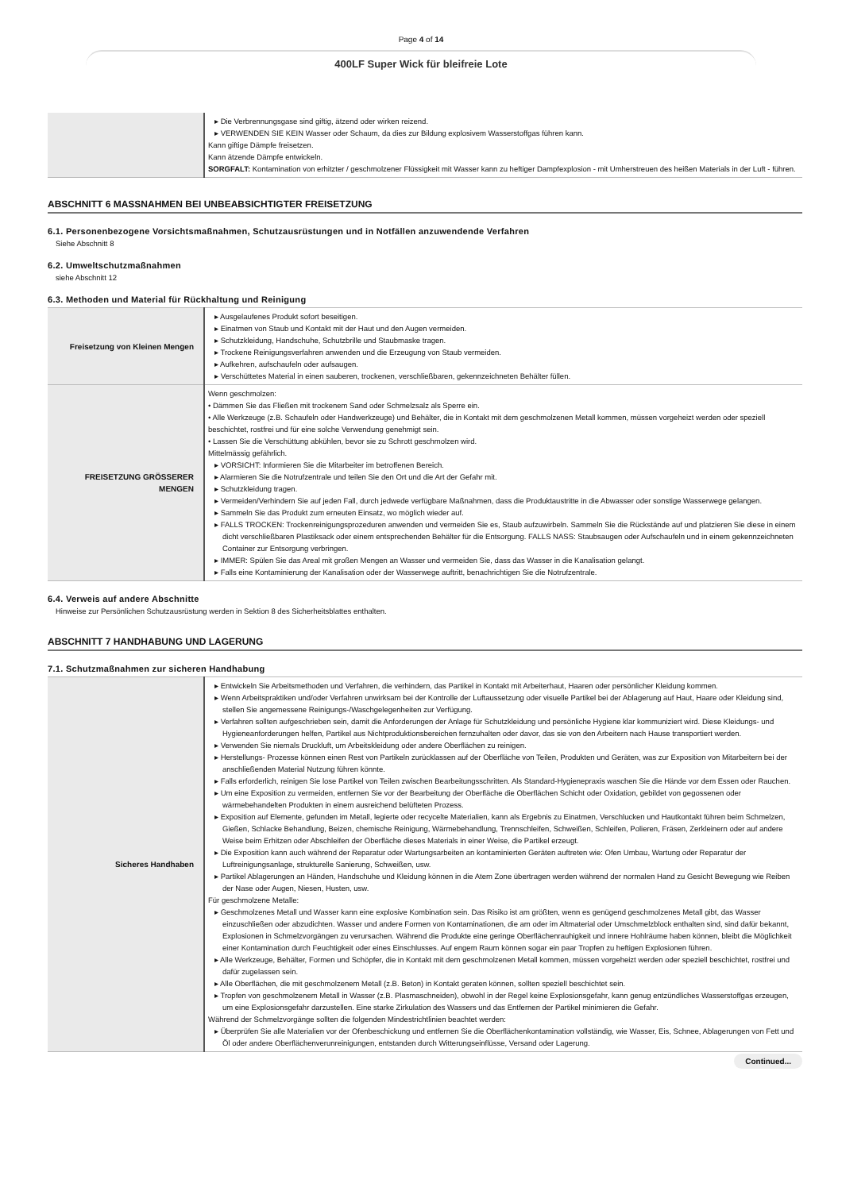Page 4 of 14
400LF Super Wick für bleifreie Lote
| | ▸ Die Verbrennungsgase sind giftig, ätzend oder wirken reizend. ▸ VERWENDEN SIE KEIN Wasser oder Schaum, da dies zur Bildung explosivem Wasserstoffgas führen kann. Kann giftige Dämpfe freisetzen. Kann ätzende Dämpfe entwickeln. SORGFALT: Kontamination von erhitzter / geschmolzener Flüssigkeit mit Wasser kann zu heftiger Dampfexplosion - mit Umherstreuen des heißen Materials in der Luft - führen. |
ABSCHNITT 6 MASSNAHMEN BEI UNBEABSICHTIGTER FREISETZUNG
6.1. Personenbezogene Vorsichtsmaßnahmen, Schutzausrüstungen und in Notfällen anzuwendende Verfahren
Siehe Abschnitt 8
6.2. Umweltschutzmaßnahmen
siehe Abschnitt 12
6.3. Methoden und Material für Rückhaltung und Reinigung
| Freisetzung von Kleinen Mengen | ▸ Ausgelaufenes Produkt sofort beseitigen. ▸ Einatmen von Staub und Kontakt mit der Haut und den Augen vermeiden. ▸ Schutzkleidung, Handschuhe, Schutzbrille und Staubmaske tragen. ▸ Trockene Reinigungsverfahren anwenden und die Erzeugung von Staub vermeiden. ▸ Aufkehren, aufschaufeln oder aufsaugen. ▸ Verschüttetes Material in einen sauberen, trockenen, verschließbaren, gekennzeichneten Behälter füllen. |
| FREISETZUNG GRÖSSERER MENGEN | Wenn geschmolzen: • Dämmen Sie das Fließen mit trockenem Sand oder Schmelzsalz als Sperre ein. • Alle Werkzeuge (z.B. Schaufeln oder Handwerkzeuge) und Behälter, die in Kontakt mit dem geschmolzenen Metall kommen, müssen vorgeheizt werden oder speziell beschichtet, rostfrei und für eine solche Verwendung genehmigt sein. • Lassen Sie die Verschüttung abkühlen, bevor sie zu Schrott geschmolzen wird. Mittelmässig gefährlich. ▸ VORSICHT: Informieren Sie die Mitarbeiter im betroffenen Bereich. ▸ Alarmieren Sie die Notrufzentrale und teilen Sie den Ort und die Art der Gefahr mit. ▸ Schutzkleidung tragen. ▸ Vermeiden/Verhindern Sie auf jeden Fall, durch jedwede verfügbare Maßnahmen, dass die Produktaustritte in die Abwasser oder sonstige Wasserwege gelangen. ▸ Sammeln Sie das Produkt zum erneuten Einsatz, wo möglich wieder auf. ▸ FALLS TROCKEN: Trockenreinigungsprozeduren anwenden und vermeiden Sie es, Staub aufzuwirbeln. Sammeln Sie die Rückstände auf und platzieren Sie diese in einem dicht verschließbaren Plastiksack oder einem entsprechenden Behälter für die Entsorgung. FALLS NASS: Staubsaugen oder Aufschaufeln und in einem gekennzeichneten Container zur Entsorgung verbringen. ▸ IMMER: Spülen Sie das Areal mit großen Mengen an Wasser und vermeiden Sie, dass das Wasser in die Kanalisation gelangt. ▸ Falls eine Kontaminierung der Kanalisation oder der Wasserwege auftritt, benachrichtigen Sie die Notrufzentrale. |
6.4. Verweis auf andere Abschnitte
Hinweise zur Persönlichen Schutzausrüstung werden in Sektion 8 des Sicherheitsblattes enthalten.
ABSCHNITT 7 HANDHABUNG UND LAGERUNG
7.1. Schutzmaßnahmen zur sicheren Handhabung
| Sicheres Handhaben | ▸ Entwickeln Sie Arbeitsmethoden und Verfahren, die verhindern, das Partikel in Kontakt mit Arbeiterhaut, Haaren oder persönlicher Kleidung kommen. ▸ Wenn Arbeitspraktiken und/oder Verfahren unwirksam bei der Kontrolle der Luftaussetzung oder visuelle Partikel bei der Ablagerung auf Haut, Haare oder Kleidung sind, stellen Sie angemessene Reinigungs-/Waschgelegenheiten zur Verfügung. ▸ Verfahren sollten aufgeschrieben sein, damit die Anforderungen der Anlage für Schutzkleidung und persönliche Hygiene klar kommuniziert wird. Diese Kleidungs- und Hygieneanforderungen helfen, Partikel aus Nichtproduktionsbereichen fernzuhalten oder davor, das sie von den Arbeitern nach Hause transportiert werden. ▸ Verwenden Sie niemals Druckluft, um Arbeitskleidung oder andere Oberflächen zu reinigen. ▸ Herstellungs- Prozesse können einen Rest von Partikeln zurücklassen auf der Oberfläche von Teilen, Produkten und Geräten, was zur Exposition von Mitarbeitern bei der anschließenden Material Nutzung führen könnte. ▸ Falls erforderlich, reinigen Sie lose Partikel von Teilen zwischen Bearbeitungsschritten. Als Standard-Hygienepraxis waschen Sie die Hände vor dem Essen oder Rauchen. ▸ Um eine Exposition zu vermeiden, entfernen Sie vor der Bearbeitung der Oberfläche die Oberflächen Schicht oder Oxidation, gebildet von gegossenen oder wärmebehandelten Produkten in einem ausreichend belüfteten Prozess. ▸ Exposition auf Elemente, gefunden im Metall, legierte oder recycelte Materialien, kann als Ergebnis zu Einatmen, Verschlucken und Hautkontakt führen beim Schmelzen, Gießen, Schlacke Behandlung, Beizen, chemische Reinigung, Wärmebehandlung, Trennschleifen, Schweißen, Schleifen, Polieren, Fräsen, Zerkleinern oder auf andere Weise beim Erhitzen oder Abschleifen der Oberfläche dieses Materials in einer Weise, die Partikel erzeugt. ▸ Die Exposition kann auch während der Reparatur oder Wartungsarbeiten an kontaminierten Geräten auftreten wie: Ofen Umbau, Wartung oder Reparatur der Luftreinigungsanlage, strukturelle Sanierung, Schweißen, usw. ▸ Partikel Ablagerungen an Händen, Handschuhe und Kleidung können in die Atem Zone übertragen werden während der normalen Hand zu Gesicht Bewegung wie Reiben der Nase oder Augen, Niesen, Husten, usw. Für geschmolzene Metalle: ▸ Geschmolzenes Metall und Wasser kann eine explosive Kombination sein. Das Risiko ist am größten, wenn es genügend geschmolzenes Metall gibt, das Wasser einzuschließen oder abzudichten. Wasser und andere Formen von Kontaminationen, die am oder im Altmaterial oder Umschmelzblock enthalten sind, sind dafür bekannt, Explosionen in Schmelzvorgängen zu verursachen. Während die Produkte eine geringe Oberflächenrauhigkeit und innere Hohlräume haben können, bleibt die Möglichkeit einer Kontamination durch Feuchtigkeit oder eines Einschlusses. Auf engem Raum können sogar ein paar Tropfen zu heftigen Explosionen führen. ▸ Alle Werkzeuge, Behälter, Formen und Schöpfer, die in Kontakt mit dem geschmolzenen Metall kommen, müssen vorgeheizt werden oder speziell beschichtet, rostfrei und dafür zugelassen sein. ▸ Alle Oberflächen, die mit geschmolzenem Metall (z.B. Beton) in Kontakt geraten können, sollten speziell beschichtet sein. ▸ Tropfen von geschmolzenem Metall in Wasser (z.B. Plasmaschneiden), obwohl in der Regel keine Explosionsgefahr, kann genug entzündliches Wasserstoffgas erzeugen, um eine Explosionsgefahr darzustellen. Eine starke Zirkulation des Wassers und das Entfernen der Partikel minimieren die Gefahr. Während der Schmelzvorgänge sollten die folgenden Mindestrichtlinien beachtet werden: ▸ Überprüfen Sie alle Materialien vor der Ofenbeschickung und entfernen Sie die Oberflächenkontamination vollständig, wie Wasser, Eis, Schnee, Ablagerungen von Fett und Öl oder andere Oberflächenverunreinigungen, entstanden durch Witterungseinflüsse, Versand oder Lagerung. |
Continued...